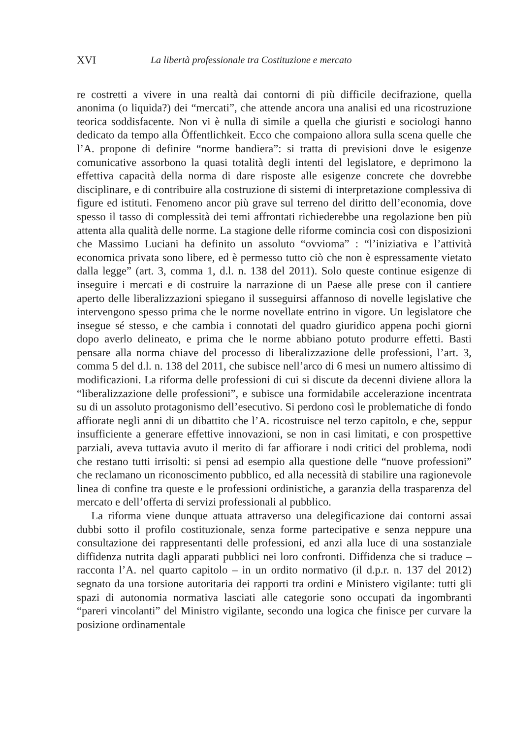XVI La libertà professionale tra Costituzione e mercato
re costretti a vivere in una realtà dai contorni di più difficile decifrazione, quella anonima (o liquida?) dei “mercati”, che attende ancora una analisi ed una ricostruzione teorica soddisfacente. Non vi è nulla di simile a quella che giuristi e sociologi hanno dedicato da tempo alla Öffentlichkeit. Ecco che compaiono allora sulla scena quelle che l’A. propone di definire “norme bandiera”: si tratta di previsioni dove le esigenze comunicative assorbono la quasi totalità degli intenti del legislatore, e deprimono la effettiva capacità della norma di dare risposte alle esigenze concrete che dovrebbe disciplinare, e di contribuire alla costruzione di sistemi di interpretazione complessiva di figure ed istituti. Fenomeno ancor più grave sul terreno del diritto dell’economia, dove spesso il tasso di complessità dei temi affrontati richiederebbe una regolazione ben più attenta alla qualità delle norme. La stagione delle riforme comincia così con disposizioni che Massimo Luciani ha definito un assoluto “ovvioma” : “l’iniziativa e l’attività economica privata sono libere, ed è permesso tutto ciò che non è espressamente vietato dalla legge” (art. 3, comma 1, d.l. n. 138 del 2011). Solo queste continue esigenze di inseguire i mercati e di costruire la narrazione di un Paese alle prese con il cantiere aperto delle liberalizzazioni spiegano il susseguirsi affannoso di novelle legislative che intervengono spesso prima che le norme novellate entrino in vigore. Un legislatore che insegue sé stesso, e che cambia i connotati del quadro giuridico appena pochi giorni dopo averlo delineato, e prima che le norme abbiano potuto produrre effetti. Basti pensare alla norma chiave del processo di liberalizzazione delle professioni, l’art. 3, comma 5 del d.l. n. 138 del 2011, che subisce nell’arco di 6 mesi un numero altissimo di modificazioni. La riforma delle professioni di cui si discute da decenni diviene allora la “liberalizzazione delle professioni”, e subisce una formidabile accelerazione incentrata su di un assoluto protagonismo dell’esecutivo. Si perdono così le problematiche di fondo affiorate negli anni di un dibattito che l’A. ricostruisce nel terzo capitolo, e che, seppur insufficiente a generare effettive innovazioni, se non in casi limitati, e con prospettive parziali, aveva tuttavia avuto il merito di far affiorare i nodi critici del problema, nodi che restano tutti irrisolti: si pensi ad esempio alla questione delle “nuove professioni” che reclamano un riconoscimento pubblico, ed alla necessità di stabilire una ragionevole linea di confine tra queste e le professioni ordinistiche, a garanzia della trasparenza del mercato e dell’offerta di servizi professionali al pubblico.
La riforma viene dunque attuata attraverso una delegificazione dai contorni assai dubbi sotto il profilo costituzionale, senza forme partecipative e senza neppure una consultazione dei rappresentanti delle professioni, ed anzi alla luce di una sostanziale diffidenza nutrita dagli apparati pubblici nei loro confronti. Diffidenza che si traduce – racconta l’A. nel quarto capitolo – in un ordito normativo (il d.p.r. n. 137 del 2012) segnato da una torsione autoritaria dei rapporti tra ordini e Ministero vigilante: tutti gli spazi di autonomia normativa lasciati alle categorie sono occupati da ingombranti “pareri vincolanti” del Ministro vigilante, secondo una logica che finisce per curvare la posizione ordinamentale